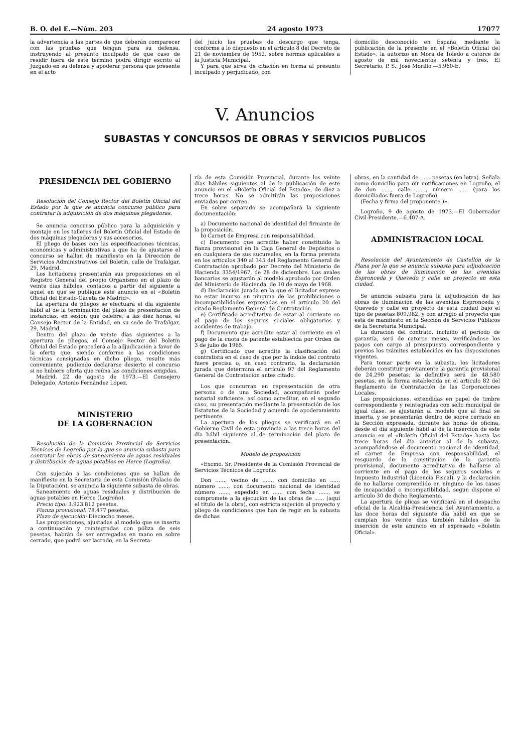B. O. del E.—Núm. 203 24 agosto 1973 17077
la advertencia a las partes de que deberán comparecer con las pruebas que tengan para su defensa, instruyendo al presunto inculpado de que caso de residir fuera de este término podrá dirigir escrito al Juzgado en su defensa y apoderar persona que presente en el acto
del juicio las pruebas de descargo que tenga, conforme a lo dispuesto en el artículo 8 del Decreto de 21 de noviembre de 1952, sobre normas aplicables a la Justicia Municipal.
Y para que sirva de citación en forma al presunto inculpado y perjudicado, con
domicilio desconocido en España, mediante la publicación de la presente en el «Boletín Oficial del Estado», la autorizo en Mora de Toledo a catorce de agosto de mil novecientos setenta y tres. El Secretario, P. S., José Morillo.—5.960-E.
V. Anuncios
SUBASTAS Y CONCURSOS DE OBRAS Y SERVICIOS PUBLICOS
PRESIDENCIA DEL GOBIERNO
Resolución del Consejo Rector del Boletín Oficial del Estado por la que se anuncia concurso público para contratar la adquisición de dos máquinas plegadoras.
Se anuncia concurso público para la adquisición y montaje en los talleres del Boletín Oficial del Estado de dos máquinas plegadoras y sus accesorios.
El pliego de bases con las especificaciones técnicas, económicas y administrativas a que ha de ajustarse el concurso se hallan de manifiesto en la Dirección de Servicios Administrativos del Boletín, calle de Trafalgar, 29, Madrid.
Los licitadores presentarán sus proposiciones en el Registro General del propio Organismo en el plazo de veinte días hábiles, contados a partir del siguiente a aquel en que se publique este anuncio en el «Boletín Oficial del Estado-Gaceta de Madrid».
La apertura de pliegos se efectuará el día siguiente hábil al de la terminación del plazo de presentación de instancias, en sesión que celebre, a las diez horas, el Consejo Rector de la Entidad, en su sede de Trafalgar, 29, Madrid.
Dentro del plazo de veinte días siguientes a la apertura de pliegos, el Consejo Rector del Boletín Oficial del Estado procederá a la adjudicación a favor de la oferta que, siendo conforme a las condiciones técnicas consignadas en dicho pliego, resulte más conveniente, pudiendo declararse desierto el concurso si no hubiere oferta que reúna las condiciones exigidas.
Madrid, 22 de agosto de 1973.—El Consejero Delegado, Antonio Fernández López.
MINISTERIO
DE LA GOBERNACION
Resolución de la Comisión Provincial de Servicios Técnicos de Logroño por la que se anuncia subasta para contratar las obras de saneamiento de aguas residuales y distribución de aguas potables en Herce (Logroño).
Con sujeción a las condiciones que se hallan de manifiesto en la Secretaría de esta Comisión (Palacio de la Diputación), se anuncia la siguiente subasta de obras.
Saneamiento de aguas residuales y distribución de aguas potables en Herce (Logroño).
Precio tipo: 3.923.812 pesetas.
Fianza provisional: 78.477 pesetas.
Plazo de ejecución: Dieciocho meses.
Las proposiciones, ajustadas al modelo que se inserta a continuación y reintegradas con póliza de seis pesetas, habrán de ser entregadas en mano en sobre cerrado, que podrá ser lacrado, en la Secreta-
ría de esta Comisión Provincial, durante los veinte días hábiles siguientes al de la publicación de este anuncio en el «Boletín Oficial del Estado», de diez a trece horas. No se admitirán las proposiciones enviadas por correo.
En sobre separado se acompañará la siguiente documentación:
a) Documento nacional de identidad del firmante de la proposición.
b) Carnet de Empresa con responsabilidad.
c) Documento que acredite haber constituido la fianza provisional en la Caja General de Depósitos o en cualquiera de sus sucursales, en la forma prevista en los artículos 340 al 345 del Reglamento General de Contratación aprobado por Decreto del Ministerio de Hacienda 3354/1967, de 28 de diciembre. Los avales bancarios se ajustarán al modelo aprobado por Orden del Ministerio de Hacienda, de 10 de mayo de 1968.
d) Declaración jurada en la que el licitador exprese no estar incurso en ninguna de las prohibiciones o incompatibilidades expresadas en el artículo 20 del citado Reglamento General de Contratación.
e) Certificado acreditativo de estar al corriente en el pago de los seguros sociales obligatorios y accidentes de trabajo.
f) Documento que acredite estar al corriente en el pago de la cuota de patente establecida por Orden de 3 de julio de 1965.
g) Certificado que acredite la clasificación del contratista en el caso de que por la índole del contrato fuere precisa o, en caso contrario, la declaración jurada que determina el artículo 97 del Reglamento General de Contratación antes citado.
Los que concurran en representación de otra persona o de una Sociedad, acompañarán poder notarial suficiente, así como acreditar, en el segundo caso, su presentación mediante la presentación de los Estatutos de la Sociedad y acuerdo de apoderamiento pertinente.
La apertura de los pliegos se verificará en el Gobierno Civil de esta provincia a las trece horas del día hábil siguiente al de terminación del plazo de presentación.
Modelo de proposición
«Excmo. Sr. Presidente de la Comisión Provincial de Servicios Técnicos de Logroño:
Don ......, vecino de ......, con domicilio en ...... número ......, con documento nacional de identidad número ......, expedido en ...... con fecha ......, se compromete a la ejecución de las obras de ...... (aquí el título de la obra), con estricta sujeción al proyecto y pliego de condiciones que han de regir en la subasta de dichas
obras, en la cantidad de ...... pesetas (en letra). Señala como domicilio para oír notificaciones en Logroño, el de don ......, calle ......, número ...... (para los domiciliados fuera de Logroño).
(Fecha y firma del proponente.)»
Logroño, 9 de agosto de 1973.—El Gobernador Civil-Presidente.—6.407-A.
ADMINISTRACION LOCAL
Resolución del Ayuntamiento de Castellón de la Plana por la que se anuncia subasta para adjudicación de las obras de iluminación de las avenidas Espronceda y Quevedo y calle en proyecto en esta ciudad.
Se anuncia subasta para la adjudicación de las obras de iluminación de las avenidas Espronceda y Quevedo y calle en proyecto de esta ciudad bajo el tipo de pesetas 809.982, y con arreglo al proyecto que está de manifiesto en la Sección de Servicios Públicos de la Secretaría Municipal.
La duración del contrato, incluido el período de garantía, será de catorce meses, verificándose los pagos con cargo al presupuesto correspondiente y previos los trámites establecidos en las disposiciones vigentes.
Para tomar parte en la subasta, los licitadores deberán constituir previamente la garantía provisional de 24.290 pesetas; la definitiva será de 48.580 pesetas, en la forma establecida en el artículo 82 del Reglamento de Contratación de las Corporaciones Locales.
Las proposiciones, extendidas en papel de timbre correspondiente y reintegradas con sello municipal de igual clase, se ajustarán al modelo que al final se inserta, y se presentarán dentro de sobre cerrado en la Sección expresada, durante las horas de oficina, desde el día siguiente hábil al de la inserción de este anuncio en el «Boletín Oficial del Estado» hasta las trece horas del día anterior al de la subasta, acompañándose el documento nacional de identidad, el carnet de Empresa con responsabilidad, el resguardo de la constitución de la garantía provisional, documento acreditativo de hallarse al corriente en el pago de los seguros sociales e Impuesto Industrial (Licencia Fiscal), y la declaración de no hallarse comprendido en ninguno de los casos de incapacidad o incompatibilidad, según dispone el artículo 30 de dicho Reglamento.
La apertura de plicas se verificará en el despacho oficial de la Alcaldía-Presidencia del Ayuntamiento, a las doce horas del siguiente día hábil en que se cumplan los veinte días también hábiles de la inserción de este anuncio en el expresado «Boletín Oficial».